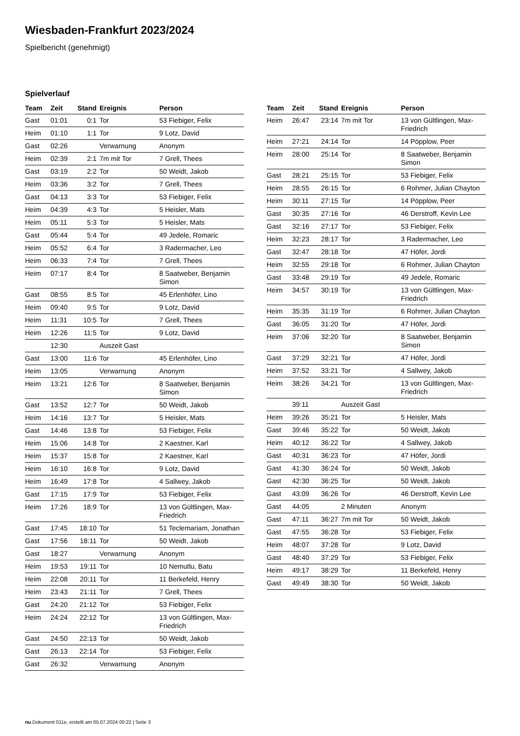Wiesbaden-Frankfurt 2023/2024
Spielbericht (genehmigt)
Spielverlauf
| Team | Zeit | Stand | Ereignis | Person |
| --- | --- | --- | --- | --- |
| Gast | 01:01 | 0:1 | Tor | 53 Fiebiger, Felix |
| Heim | 01:10 | 1:1 | Tor | 9 Lotz, David |
| Gast | 02:26 | | Verwarnung | Anonym |
| Heim | 02:39 | 2:1 | 7m mit Tor | 7 Grell, Thees |
| Gast | 03:19 | 2:2 | Tor | 50 Weidt, Jakob |
| Heim | 03:36 | 3:2 | Tor | 7 Grell, Thees |
| Gast | 04:13 | 3:3 | Tor | 53 Fiebiger, Felix |
| Heim | 04:39 | 4:3 | Tor | 5 Heisler, Mats |
| Heim | 05:11 | 5:3 | Tor | 5 Heisler, Mats |
| Gast | 05:44 | 5:4 | Tor | 49 Jedele, Romaric |
| Heim | 05:52 | 6:4 | Tor | 3 Radermacher, Leo |
| Heim | 06:33 | 7:4 | Tor | 7 Grell, Thees |
| Heim | 07:17 | 8:4 | Tor | 8 Saatweber, Benjamin Simon |
| Gast | 08:55 | 8:5 | Tor | 45 Erlenhöfer, Lino |
| Heim | 09:40 | 9:5 | Tor | 9 Lotz, David |
| Heim | 11:31 | 10:5 | Tor | 7 Grell, Thees |
| Heim | 12:26 | 11:5 | Tor | 9 Lotz, David |
| | 12:30 | | Auszeit Gast | |
| Gast | 13:00 | 11:6 | Tor | 45 Erlenhöfer, Lino |
| Heim | 13:05 | | Verwarnung | Anonym |
| Heim | 13:21 | 12:6 | Tor | 8 Saatweber, Benjamin Simon |
| Gast | 13:52 | 12:7 | Tor | 50 Weidt, Jakob |
| Heim | 14:16 | 13:7 | Tor | 5 Heisler, Mats |
| Gast | 14:46 | 13:8 | Tor | 53 Fiebiger, Felix |
| Heim | 15:06 | 14:8 | Tor | 2 Kaestner, Karl |
| Heim | 15:37 | 15:8 | Tor | 2 Kaestner, Karl |
| Heim | 16:10 | 16:8 | Tor | 9 Lotz, David |
| Heim | 16:49 | 17:8 | Tor | 4 Sallwey, Jakob |
| Gast | 17:15 | 17:9 | Tor | 53 Fiebiger, Felix |
| Heim | 17:26 | 18:9 | Tor | 13 von Gültlingen, Max- Friedrich |
| Gast | 17:45 | 18:10 | Tor | 51 Teclemariam, Jonathan |
| Gast | 17:56 | 18:11 | Tor | 50 Weidt, Jakob |
| Gast | 18:27 | | Verwarnung | Anonym |
| Heim | 19:53 | 19:11 | Tor | 10 Nemutlu, Batu |
| Heim | 22:08 | 20:11 | Tor | 11 Berkefeld, Henry |
| Heim | 23:43 | 21:11 | Tor | 7 Grell, Thees |
| Gast | 24:20 | 21:12 | Tor | 53 Fiebiger, Felix |
| Heim | 24:24 | 22:12 | Tor | 13 von Gültlingen, Max- Friedrich |
| Gast | 24:50 | 22:13 | Tor | 50 Weidt, Jakob |
| Gast | 26:13 | 22:14 | Tor | 53 Fiebiger, Felix |
| Gast | 26:32 | | Verwarnung | Anonym |
| Team | Zeit | Stand | Ereignis | Person |
| --- | --- | --- | --- | --- |
| Heim | 26:47 | 23:14 | 7m mit Tor | 13 von Gültlingen, Max- Friedrich |
| Heim | 27:21 | 24:14 | Tor | 14 Pöpplow, Peer |
| Heim | 28:00 | 25:14 | Tor | 8 Saatweber, Benjamin Simon |
| Gast | 28:21 | 25:15 | Tor | 53 Fiebiger, Felix |
| Heim | 28:55 | 26:15 | Tor | 6 Rohmer, Julian Chayton |
| Heim | 30:11 | 27:15 | Tor | 14 Pöpplow, Peer |
| Gast | 30:35 | 27:16 | Tor | 46 Derstroff, Kevin Lee |
| Gast | 32:16 | 27:17 | Tor | 53 Fiebiger, Felix |
| Heim | 32:23 | 28:17 | Tor | 3 Radermacher, Leo |
| Gast | 32:47 | 28:18 | Tor | 47 Höfer, Jordi |
| Heim | 32:55 | 29:18 | Tor | 6 Rohmer, Julian Chayton |
| Gast | 33:48 | 29:19 | Tor | 49 Jedele, Romaric |
| Heim | 34:57 | 30:19 | Tor | 13 von Gültlingen, Max- Friedrich |
| Heim | 35:35 | 31:19 | Tor | 6 Rohmer, Julian Chayton |
| Gast | 36:05 | 31:20 | Tor | 47 Höfer, Jordi |
| Heim | 37:06 | 32:20 | Tor | 8 Saatweber, Benjamin Simon |
| Gast | 37:29 | 32:21 | Tor | 47 Höfer, Jordi |
| Heim | 37:52 | 33:21 | Tor | 4 Sallwey, Jakob |
| Heim | 38:26 | 34:21 | Tor | 13 von Gültlingen, Max- Friedrich |
| | 39:11 | | Auszeit Gast | |
| Heim | 39:26 | 35:21 | Tor | 5 Heisler, Mats |
| Gast | 39:46 | 35:22 | Tor | 50 Weidt, Jakob |
| Heim | 40:12 | 36:22 | Tor | 4 Sallwey, Jakob |
| Gast | 40:31 | 36:23 | Tor | 47 Höfer, Jordi |
| Gast | 41:30 | 36:24 | Tor | 50 Weidt, Jakob |
| Gast | 42:30 | 36:25 | Tor | 50 Weidt, Jakob |
| Gast | 43:09 | 36:26 | Tor | 46 Derstroff, Kevin Lee |
| Gast | 44:05 | | 2 Minuten | Anonym |
| Gast | 47:11 | 36:27 | 7m mit Tor | 50 Weidt, Jakob |
| Gast | 47:55 | 36:28 | Tor | 53 Fiebiger, Felix |
| Heim | 48:07 | 37:28 | Tor | 9 Lotz, David |
| Gast | 48:40 | 37:29 | Tor | 53 Fiebiger, Felix |
| Heim | 49:17 | 38:29 | Tor | 11 Berkefeld, Henry |
| Gast | 49:49 | 38:30 | Tor | 50 Weidt, Jakob |
nu.Dokument 011e, erstellt am 05.07.2024 00:22 | Seite 3